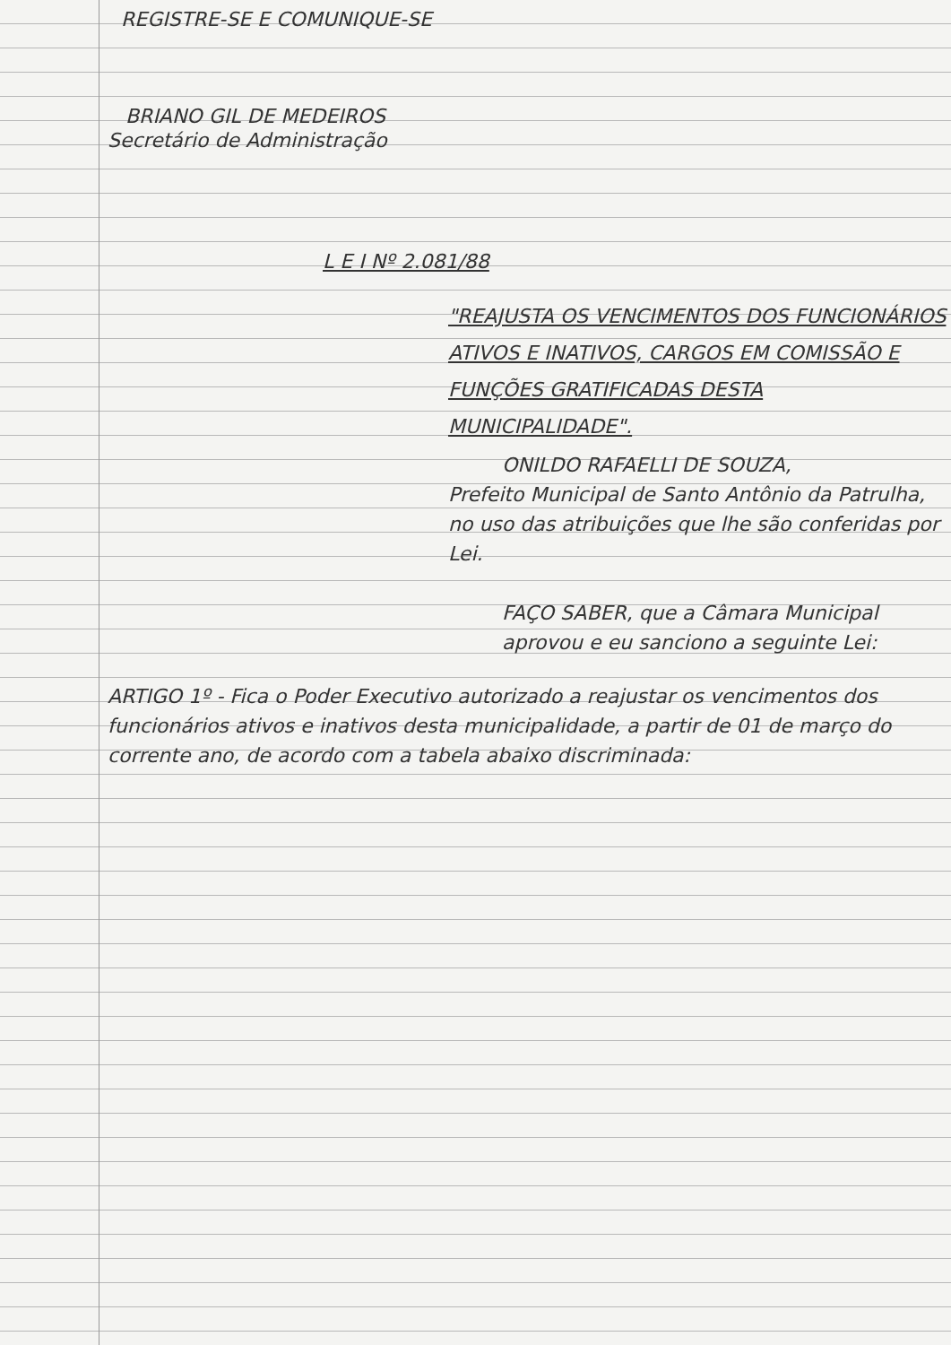REGISTRE-SE E COMUNIQUE-SE
BRIANO GIL DE MEDEIROS
Secretário de Administração
L E I Nº 2.081/88
"REAJUSTA OS VENCIMENTOS DOS FUNCIONÁRIOS ATIVOS E INATIVOS, CARGOS EM COMISSÃO E FUNÇÕES GRATIFICADAS DESTA MUNICIPALIDADE".
ONILDO RAFAELLI DE SOUZA,
Prefeito Municipal de Santo Antônio da Patrulha, no uso das atribuições que lhe são conferidas por Lei.
FAÇO SABER, que a Câmara Municipal aprovou e eu sanciono a seguinte Lei:
ARTIGO 1º - Fica o Poder Executivo autorizado a reajustar os vencimentos dos funcionários ativos e inativos desta municipalidade, a partir de 01 de março do corrente ano, de acordo com a tabela abaixo discriminada: